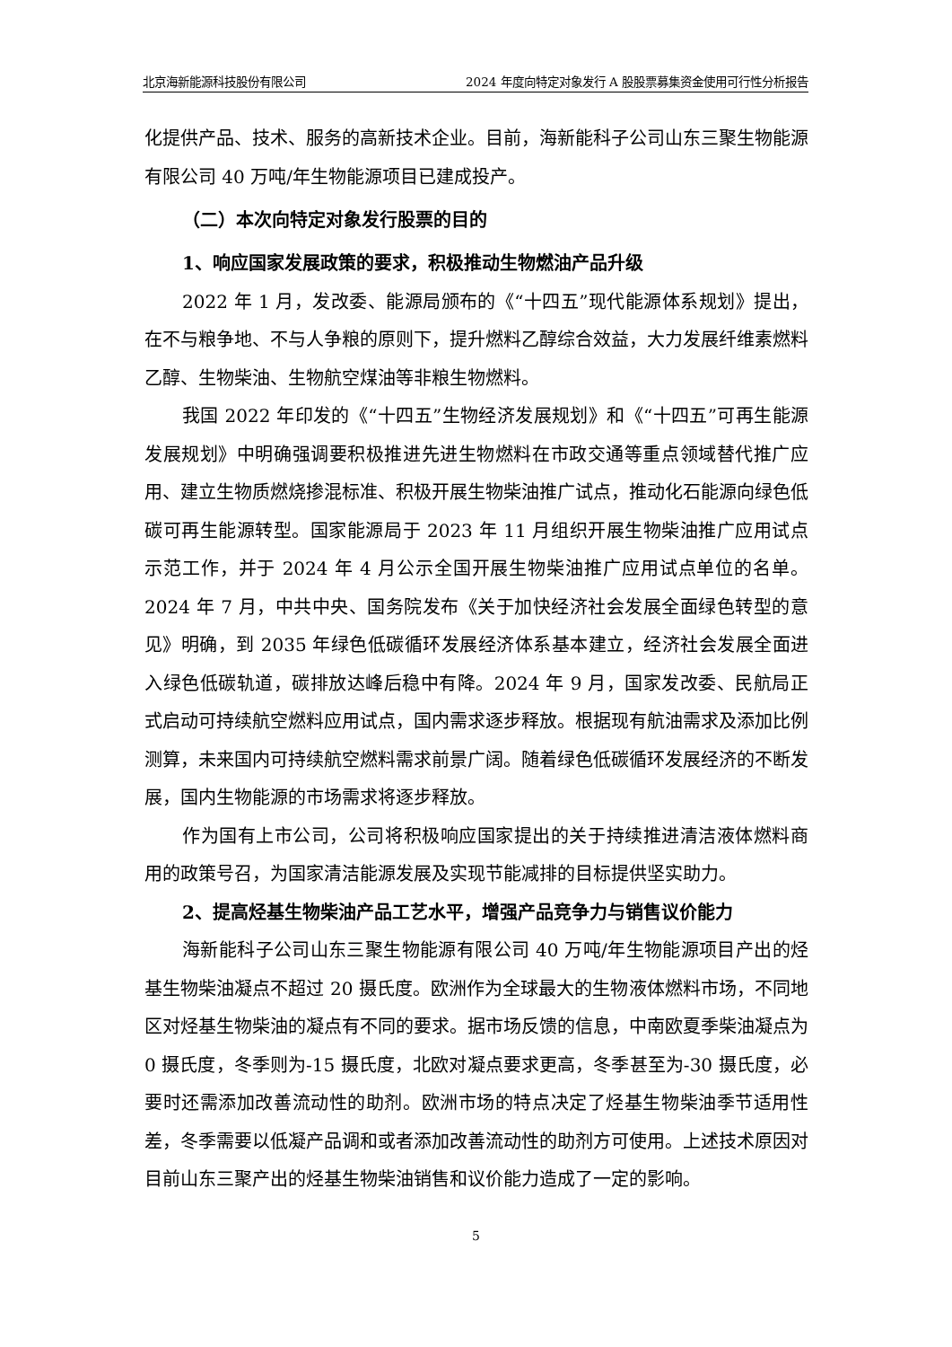北京海新能源科技股份有限公司 2024 年度向特定对象发行 A 股股票募集资金使用可行性分析报告
化提供产品、技术、服务的高新技术企业。目前，海新能科子公司山东三聚生物能源有限公司 40 万吨/年生物能源项目已建成投产。
（二）本次向特定对象发行股票的目的
1、响应国家发展政策的要求，积极推动生物燃油产品升级
2022 年 1 月，发改委、能源局颁布的《“十四五”现代能源体系规划》提出，在不与粮争地、不与人争粮的原则下，提升燃料乙醇综合效益，大力发展纤维素燃料乙醇、生物柴油、生物航空煤油等非粮生物燃料。
我国 2022 年印发的《“十四五”生物经济发展规划》和《“十四五”可再生能源发展规划》中明确强调要积极推进先进生物燃料在市政交通等重点领域替代推广应用、建立生物质燃烧掺混标准、积极开展生物柴油推广试点，推动化石能源向绿色低碳可再生能源转型。国家能源局于 2023 年 11 月组织开展生物柴油推广应用试点示范工作，并于 2024 年 4 月公示全国开展生物柴油推广应用试点单位的名单。2024 年 7 月，中共中央、国务院发布《关于加快经济社会发展全面绿色转型的意见》明确，到 2035 年绿色低碳循环发展经济体系基本建立，经济社会发展全面进入绿色低碳轨道，碳排放达峰后稳中有降。2024 年 9 月，国家发改委、民航局正式启动可持续航空燃料应用试点，国内需求逐步释放。根据现有航油需求及添加比例测算，未来国内可持续航空燃料需求前景广阔。随着绿色低碳循环发展经济的不断发展，国内生物能源的市场需求将逐步释放。
作为国有上市公司，公司将积极响应国家提出的关于持续推进清洁液体燃料商用的政策号召，为国家清洁能源发展及实现节能减排的目标提供坚实助力。
2、提高烃基生物柴油产品工艺水平，增强产品竞争力与销售议价能力
海新能科子公司山东三聚生物能源有限公司 40 万吨/年生物能源项目产出的烃基生物柴油凝点不超过 20 摄氏度。欧洲作为全球最大的生物液体燃料市场，不同地区对烃基生物柴油的凝点有不同的要求。据市场反馈的信息，中南欧夏季柴油凝点为 0 摄氏度，冬季则为-15 摄氏度，北欧对凝点要求更高，冬季甚至为-30 摄氏度，必要时还需添加改善流动性的助剂。欧洲市场的特点决定了烃基生物柴油季节适用性差，冬季需要以低凝产品调和或者添加改善流动性的助剂方可使用。上述技术原因对目前山东三聚产出的烃基生物柴油销售和议价能力造成了一定的影响。
5